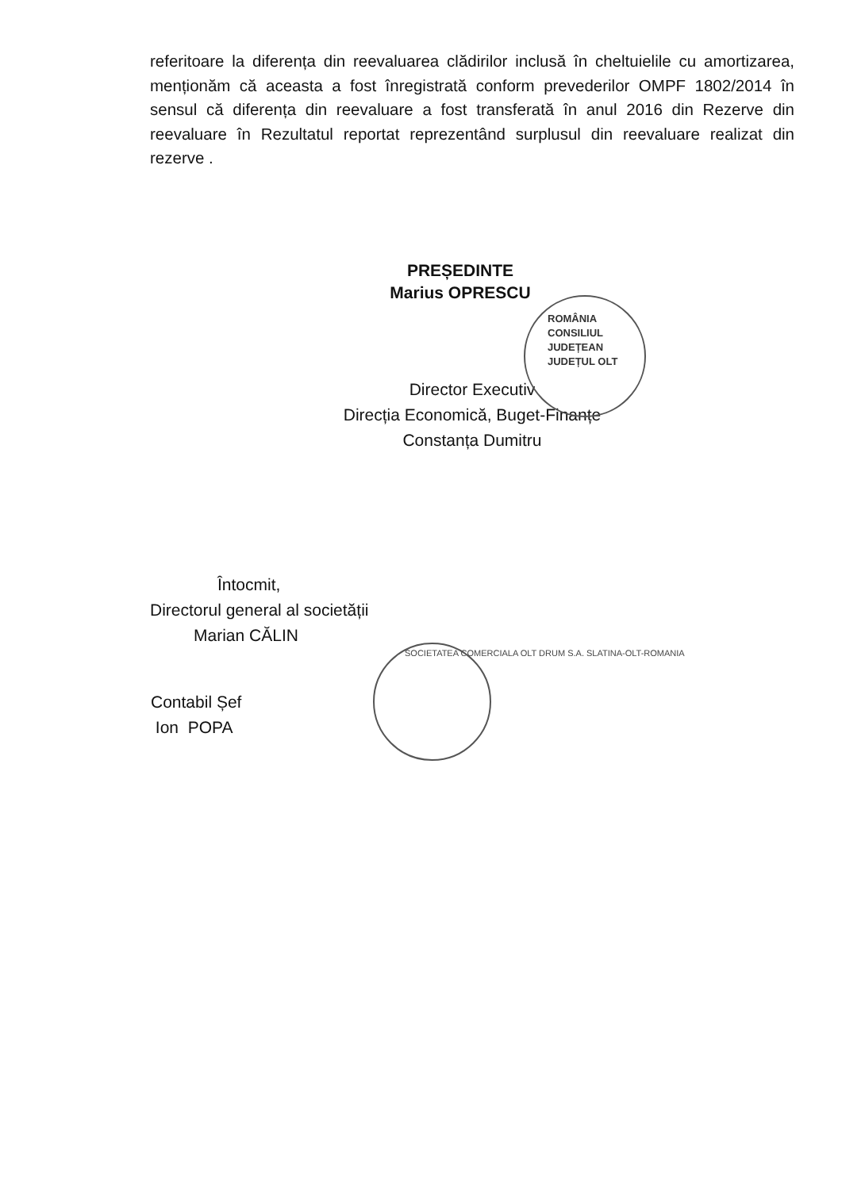referitoare la diferența din reevaluarea clădirilor inclusă în cheltuielile cu amortizarea, menționăm că aceasta a fost înregistrată conform prevederilor OMPF 1802/2014 în sensul că diferența din reevaluare a fost transferată în anul 2016 din Rezerve din reevaluare în Rezultatul reportat reprezentând surplusul din reevaluare realizat din rezerve .
PREȘEDINTE
Marius OPRESCU
ROMÂNIA
CONSILIUL
JUDEȚEAN
JUDEȚUL OLT
Director Executiv
Direcția Economică, Buget-Finanțe
Constanța Dumitru
Întocmit,
Directorul general al societății
Marian CĂLIN
SOCIETATEA COMERCIALA OLT DRUM S.A. SLATINA-OLT-ROMANIA
Contabil Șef
Ion POPA